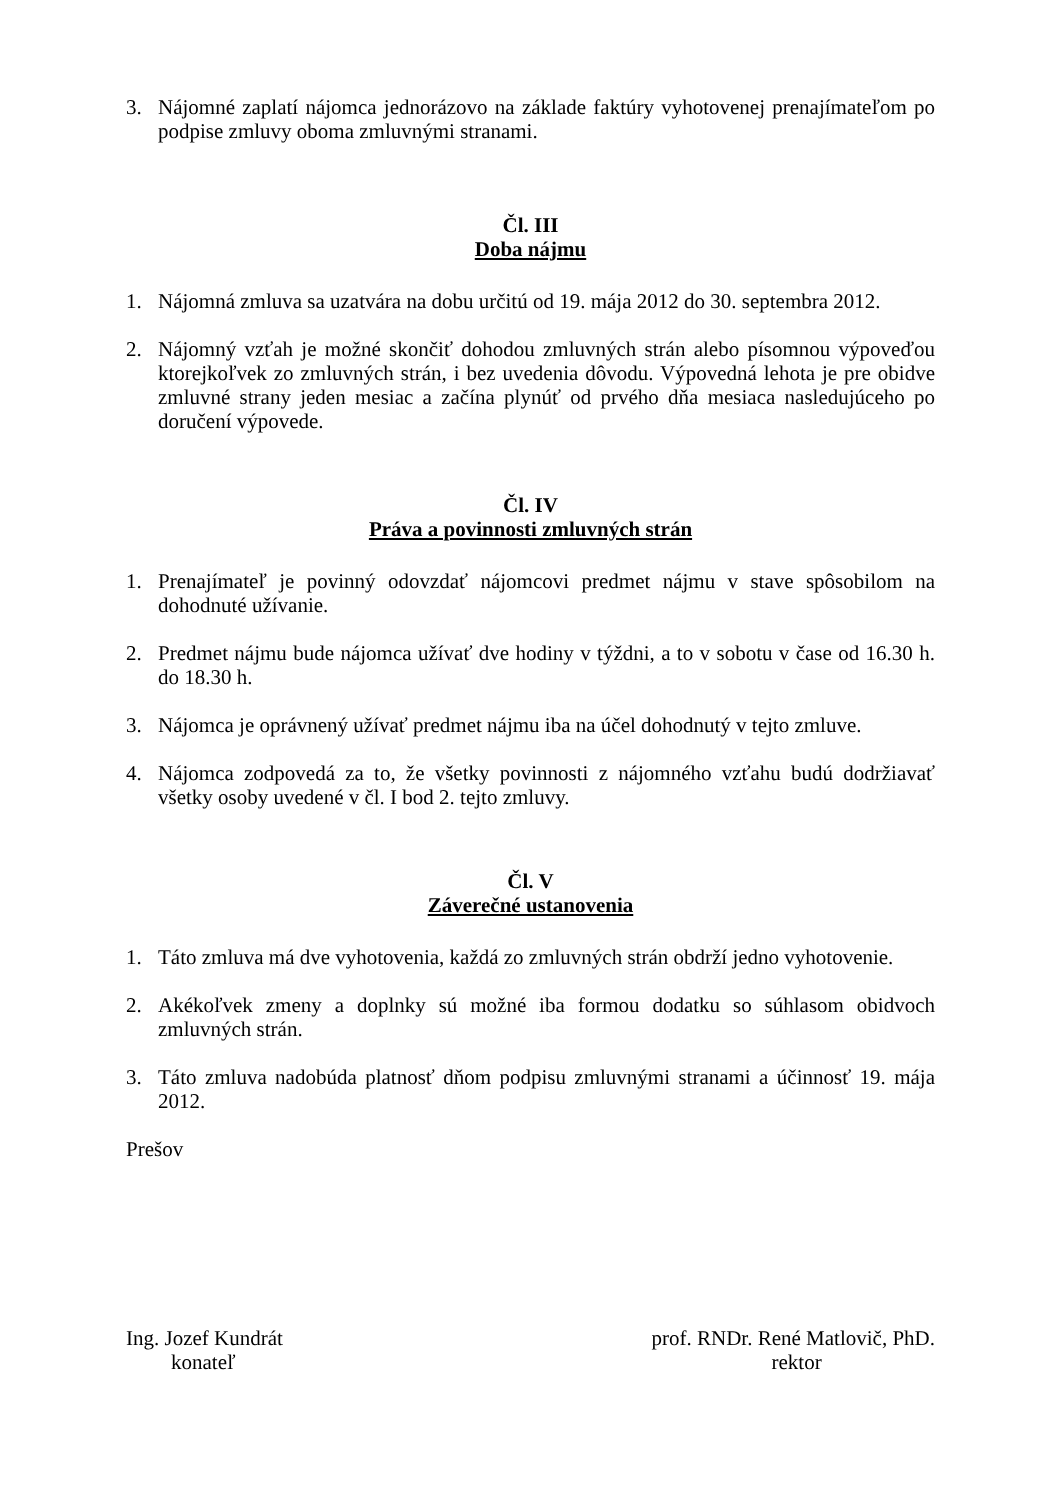3. Nájomné zaplatí nájomca jednorázovo na základe faktúry vyhotovenej prenajímateľom po podpise zmluvy oboma zmluvnými stranami.
Čl. III
Doba nájmu
1. Nájomná zmluva sa uzatvára na dobu určitú od 19. mája 2012 do 30. septembra 2012.
2. Nájomný vzťah je možné skončiť dohodou zmluvných strán alebo písomnou výpoveďou ktorejkoľvek zo zmluvných strán, i bez uvedenia dôvodu. Výpovedná lehota je pre obidve zmluvné strany jeden mesiac a začína plynúť od prvého dňa mesiaca nasledujúceho po doručení výpovede.
Čl. IV
Práva a povinnosti zmluvných strán
1. Prenajímateľ je povinný odovzdať nájomcovi predmet nájmu v stave spôsobilom na dohodnuté užívanie.
2. Predmet nájmu bude nájomca užívať dve hodiny v týždni, a to v sobotu v čase od 16.30 h. do 18.30 h.
3. Nájomca je oprávnený užívať predmet nájmu iba na účel dohodnutý v tejto zmluve.
4. Nájomca zodpovedá za to, že všetky povinnosti z nájomného vzťahu budú dodržiavať všetky osoby uvedené v čl. I bod 2. tejto zmluvy.
Čl. V
Záverečné ustanovenia
1. Táto zmluva má dve vyhotovenia, každá zo zmluvných strán obdrží jedno vyhotovenie.
2. Akékoľvek zmeny a doplnky sú možné iba formou dodatku so súhlasom obidvoch zmluvných strán.
3. Táto zmluva nadobúda platnosť dňom podpisu zmluvnými stranami a účinnosť 19. mája 2012.
Prešov
Ing. Jozef Kundrát
konateľ
prof. RNDr. René Matlovič, PhD.
rektor